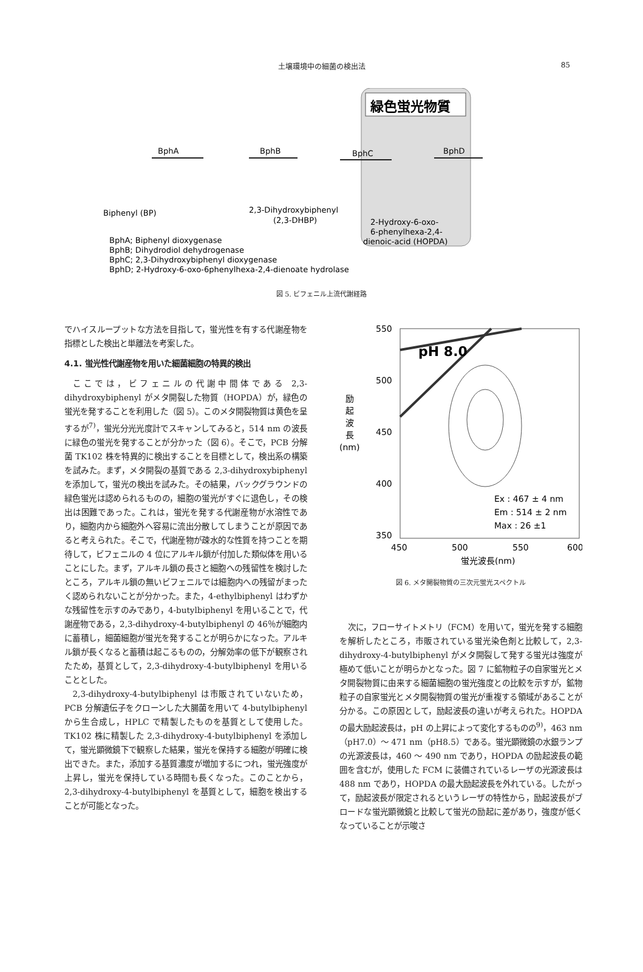土壌環境中の細菌の検出法 85
緑色蛍光物質
BphA
BphB
BphC
BphD
Biphenyl (BP)
2,3-Dihydroxybiphenyl
(2,3-DHBP)
2-Hydroxy-6-oxo-
6-phenylhexa-2,4-
dienoic-acid (HOPDA)
BphA; Biphenyl dioxygenase
BphB; Dihydrodiol dehydrogenase
BphC; 2,3-Dihydroxybiphenyl dioxygenase
BphD; 2-Hydroxy-6-oxo-6phenylhexa-2,4-dienoate hydrolase
図 5. ビフェニル上流代謝経路
でハイスループットな方法を目指して，蛍光性を有する代謝産物を指標とした検出と単離法を考案した。
4.1. 蛍光性代謝産物を用いた細菌細胞の特異的検出
ここでは，ビフェニルの代謝中間体である 2,3-dihydroxybiphenyl がメタ開裂した物質（HOPDA）が，緑色の蛍光を発することを利用した（図 5）。このメタ開裂物質は黄色を呈するが<sup>7)</sup>，蛍光分光光度計でスキャンしてみると，514 nm の波長に緑色の蛍光を発することが分かった（図 6）。そこで，PCB 分解菌 TK102 株を特異的に検出することを目標として，検出系の構築を試みた。まず，メタ開裂の基質である 2,3-dihydroxybiphenyl を添加して，蛍光の検出を試みた。その結果，バックグラウンドの緑色蛍光は認められるものの，細胞の蛍光がすぐに退色し，その検出は困難であった。これは，蛍光を発する代謝産物が水溶性であり，細胞内から細胞外へ容易に流出分散してしまうことが原因であると考えられた。そこで，代謝産物が疎水的な性質を持つことを期待して，ビフェニルの 4 位にアルキル鎖が付加した類似体を用いることにした。まず，アルキル鎖の長さと細胞への残留性を検討したところ，アルキル鎖の無いビフェニルでは細胞内への残留がまったく認められないことが分かった。また，4-ethylbiphenyl はわずかな残留性を示すのみであり，4-butylbiphenyl を用いることで，代謝産物である，2,3-dihydroxy-4-butylbiphenyl の 46％が細胞内に蓄積し，細菌細胞が蛍光を発することが明らかになった。アルキル鎖が長くなると蓄積は起こるものの，分解効率の低下が観察されたため，基質として，2,3-dihydroxy-4-butylbiphenyl を用いることとした。
2,3-dihydroxy-4-butylbiphenyl は市販されていないため，PCB 分解遺伝子をクローンした大腸菌を用いて 4-butylbiphenyl から生合成し，HPLC で精製したものを基質として使用した。TK102 株に精製した 2,3-dihydroxy-4-butylbiphenyl を添加して，蛍光顕微鏡下で観察した結果，蛍光を保持する細胞が明確に検出できた。また，添加する基質濃度が増加するにつれ，蛍光強度が上昇し，蛍光を保持している時間も長くなった。このことから，2,3-dihydroxy-4-butylbiphenyl を基質として，細胞を検出することが可能となった。
pH 8.0
550
500
450
400
350
励
起
波
長
(nm)
Ex : 467 ± 4 nm
Em : 514 ± 2 nm
Max : 26 ±1
450
500
550
600
蛍光波長(nm)
図 6. メタ開裂物質の三次元蛍光スペクトル
次に，フローサイトメトリ（FCM）を用いて，蛍光を発する細胞を解析したところ，市販されている蛍光染色剤と比較して，2,3-dihydroxy-4-butylbiphenyl がメタ開裂して発する蛍光は強度が極めて低いことが明らかとなった。図 7 に鉱物粒子の自家蛍光とメタ開裂物質に由来する細菌細胞の蛍光強度との比較を示すが，鉱物粒子の自家蛍光とメタ開裂物質の蛍光が重複する領域があることが分かる。この原因として，励起波長の違いが考えられた。HOPDA の最大励起波長は，pH の上昇によって変化するものの<sup>9)</sup>，463 nm（pH7.0）～ 471 nm（pH8.5）である。蛍光顕微鏡の水銀ランプの光源波長は，460 ～ 490 nm であり，HOPDA の励起波長の範囲を含むが，使用した FCM に装備されているレーザの光源波長は 488 nm であり，HOPDA の最大励起波長を外れている。したがって，励起波長が限定されるというレーザの特性から，励起波長がブロードな蛍光顕微鏡と比較して蛍光の励起に差があり，強度が低くなっていることが示唆さ